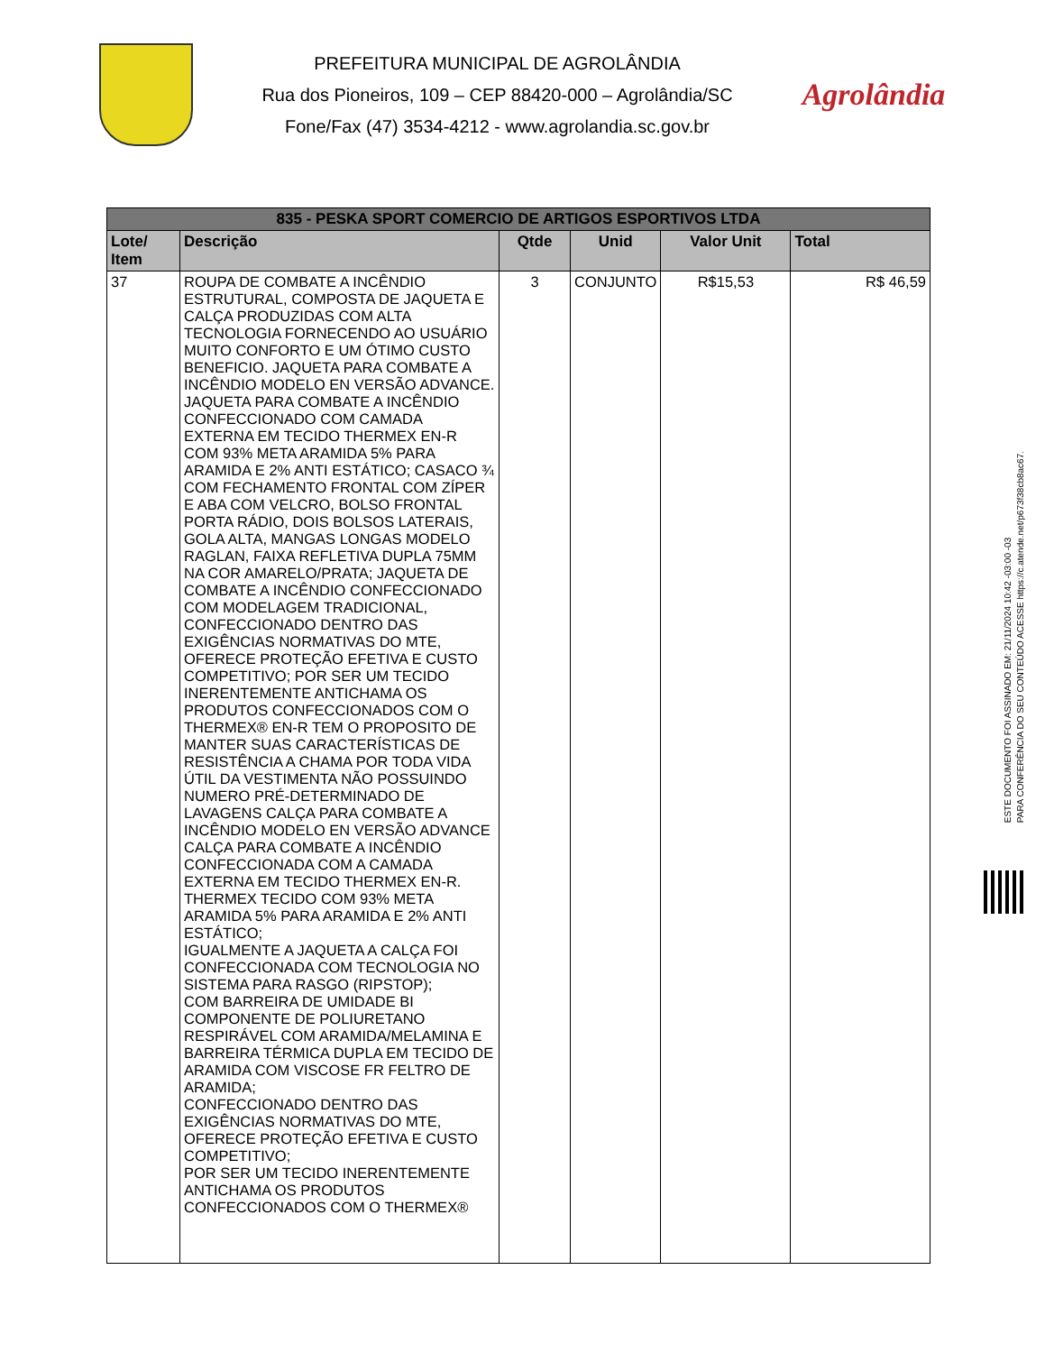PREFEITURA MUNICIPAL DE AGROLÂNDIA
Rua dos Pioneiros, 109 – CEP 88420-000 – Agrolândia/SC
Fone/Fax (47) 3534-4212 - www.agrolandia.sc.gov.br
Agrolândia
| 835 - PESKA SPORT COMERCIO DE ARTIGOS ESPORTIVOS LTDA | | | | | |
| Lote/ Item | Descrição | Qtde | Unid | Valor Unit | Total |
| 37 | ROUPA DE COMBATE A INCÊNDIO ESTRUTURAL, COMPOSTA DE JAQUETA E CALÇA PRODUZIDAS COM ALTA TECNOLOGIA FORNECENDO AO USUÁRIO MUITO CONFORTO E UM ÓTIMO CUSTO BENEFICIO. JAQUETA PARA COMBATE A INCÊNDIO MODELO EN VERSÃO ADVANCE. JAQUETA PARA COMBATE A INCÊNDIO CONFECCIONADO COM CAMADA EXTERNA EM TECIDO THERMEX EN-R COM 93% META ARAMIDA 5% PARA ARAMIDA E 2% ANTI ESTÁTICO; CASACO ¾ COM FECHAMENTO FRONTAL COM ZÍPER E ABA COM VELCRO, BOLSO FRONTAL PORTA RÁDIO, DOIS BOLSOS LATERAIS, GOLA ALTA, MANGAS LONGAS MODELO RAGLAN, FAIXA REFLETIVA DUPLA 75MM NA COR AMARELO/PRATA; JAQUETA DE COMBATE A INCÊNDIO CONFECCIONADO COM MODELAGEM TRADICIONAL, CONFECCIONADO DENTRO DAS EXIGÊNCIAS NORMATIVAS DO MTE, OFERECE PROTEÇÃO EFETIVA E CUSTO COMPETITIVO; POR SER UM TECIDO INERENTEMENTE ANTICHAMA OS PRODUTOS CONFECCIONADOS COM O THERMEX® EN-R TEM O PROPOSITO DE MANTER SUAS CARACTERÍSTICAS DE RESISTÊNCIA A CHAMA POR TODA VIDA ÚTIL DA VESTIMENTA NÃO POSSUINDO NUMERO PRÉ-DETERMINADO DE LAVAGENS CALÇA PARA COMBATE A INCÊNDIO MODELO EN VERSÃO ADVANCE CALÇA PARA COMBATE A INCÊNDIO CONFECCIONADA COM A CAMADA EXTERNA EM TECIDO THERMEX EN-R. THERMEX TECIDO COM 93% META ARAMIDA 5% PARA ARAMIDA E 2% ANTI ESTÁTICO; IGUALMENTE A JAQUETA A CALÇA FOI CONFECCIONADA COM TECNOLOGIA NO SISTEMA PARA RASGO (RIPSTOP); COM BARREIRA DE UMIDADE BI COMPONENTE DE POLIURETANO RESPIRÁVEL COM ARAMIDA/MELAMINA E BARREIRA TÉRMICA DUPLA EM TECIDO DE ARAMIDA COM VISCOSE FR FELTRO DE ARAMIDA; CONFECCIONADO DENTRO DAS EXIGÊNCIAS NORMATIVAS DO MTE, OFERECE PROTEÇÃO EFETIVA E CUSTO COMPETITIVO; POR SER UM TECIDO INERENTEMENTE ANTICHAMA OS PRODUTOS CONFECCIONADOS COM O THERMEX® | 3 | CONJUNTO | R$15,53 | R$ 46,59 |
ESTE DOCUMENTO FOI ASSINADO EM: 21/11/2024 10:42 -03:00 -03
PARA CONFERÊNCIA DO SEU CONTEÚDO ACESSE https://c.atende.net/p673f38cb8ac67.